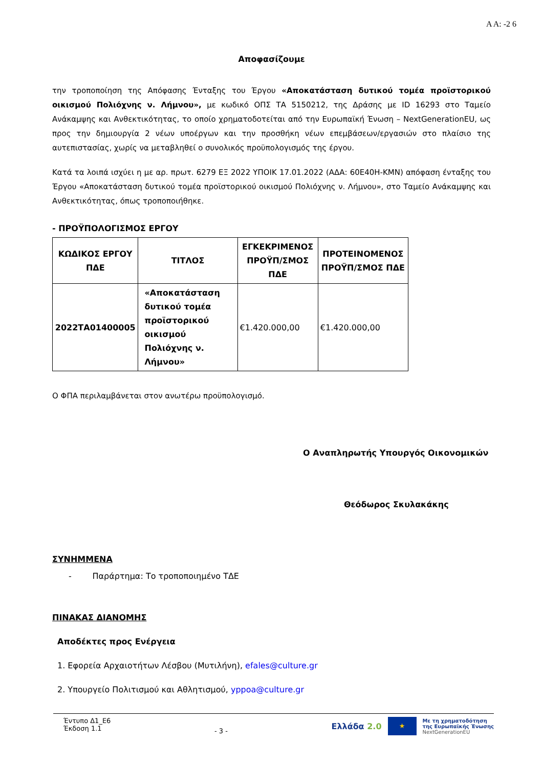Α Α: -2 6
Αποφασίζουμε
την τροποποίηση της Απόφασης Ένταξης του Έργου «Αποκατάσταση δυτικού τομέα προϊστορικού οικισμού Πολιόχνης ν. Λήμνου», με κωδικό ΟΠΣ ΤΑ 5150212, της Δράσης με ID 16293 στο Ταμείο Ανάκαμψης και Ανθεκτικότητας, το οποίο χρηματοδοτείται από την Ευρωπαϊκή Ένωση – NextGenerationEU, ως προς την δημιουργία 2 νέων υποέργων και την προσθήκη νέων επεμβάσεων/εργασιών στο πλαίσιο της αυτεπιστασίας, χωρίς να μεταβληθεί ο συνολικός προϋπολογισμός της έργου.
Κατά τα λοιπά ισχύει η με αρ. πρωτ. 6279 ΕΞ 2022 ΥΠΟΙΚ 17.01.2022 (ΑΔΑ: 60Ε40Η-ΚΜΝ) απόφαση ένταξης του Έργου «Αποκατάσταση δυτικού τομέα προϊστορικού οικισμού Πολιόχνης ν. Λήμνου», στο Ταμείο Ανάκαμψης και Ανθεκτικότητας, όπως τροποποιήθηκε.
- ΠΡΟΫΠΟΛΟΓΙΣΜΟΣ ΕΡΓΟΥ
| ΚΩΔΙΚΟΣ ΕΡΓΟΥ ΠΔΕ | ΤΙΤΛΟΣ | ΕΓΚΕΚΡΙΜΕΝΟΣ ΠΡΟΫΠ/ΣΜΟΣ ΠΔΕ | ΠΡΟΤΕΙΝΟΜΕΝΟΣ ΠΡΟΫΠ/ΣΜΟΣ ΠΔΕ |
| --- | --- | --- | --- |
| 2022ΤΑ01400005 | «Αποκατάσταση δυτικού τομέα προϊστορικού οικισμού Πολιόχνης ν. Λήμνου» | €1.420.000,00 | €1.420.000,00 |
Ο ΦΠΑ περιλαμβάνεται στον ανωτέρω προϋπολογισμό.
Ο Αναπληρωτής Υπουργός Οικονομικών
Θεόδωρος Σκυλακάκης
ΣΥΝΗΜΜΕΝΑ
- Παράρτημα: Το τροποποιημένο ΤΔΕ
ΠΙΝΑΚΑΣ ΔΙΑΝΟΜΗΣ
Αποδέκτες προς Ενέργεια
1. Εφορεία Αρχαιοτήτων Λέσβου (Μυτιλήνη), efales@culture.gr
2. Υπουργείο Πολιτισμού και Αθλητισμού, yppoa@culture.gr
Έντυπο Δ1_Ε6
Έκδοση 1.1
- 3 -
Ελλάδα 2.0 ★ Με τη χρηματοδότηση
της Ευρωπαϊκής Ένωσης
NextGenerationEU